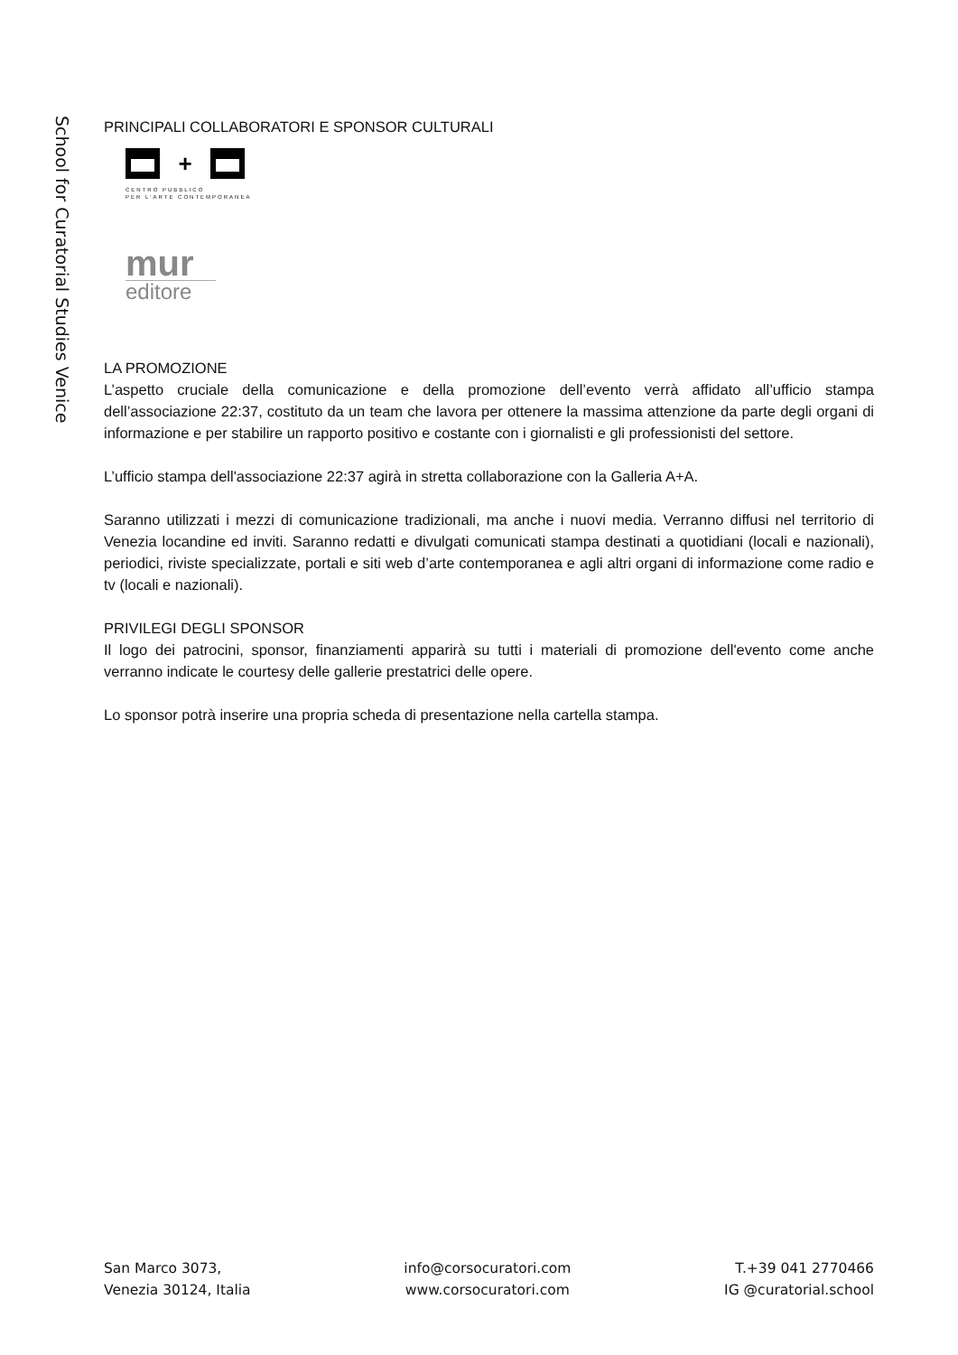School for Curatorial Studies Venice
PRINCIPALI COLLABORATORI E SPONSOR CULTURALI
+
CENTRO PUBBLICO
PER L'ARTE CONTEMPORANEA
mur
editore
LA PROMOZIONE
L’aspetto cruciale della comunicazione e della promozione dell’evento verrà affidato all’ufficio stampa dell’associazione 22:37, costituto da un team che lavora per ottenere la massima attenzione da parte degli organi di informazione e per stabilire un rapporto positivo e costante con i giornalisti e gli professionisti del settore.
L’ufficio stampa dell'associazione 22:37 agirà in stretta collaborazione con la Galleria A+A.
Saranno utilizzati i mezzi di comunicazione tradizionali, ma anche i nuovi media. Verranno diffusi nel territorio di Venezia locandine ed inviti. Saranno redatti e divulgati comunicati stampa destinati a quotidiani (locali e nazionali), periodici, riviste specializzate, portali e siti web d’arte contemporanea e agli altri organi di informazione come radio e tv (locali e nazionali).
PRIVILEGI DEGLI SPONSOR
Il logo dei patrocini, sponsor, finanziamenti apparirà su tutti i materiali di promozione dell'evento come anche verranno indicate le courtesy delle gallerie prestatrici delle opere.
Lo sponsor potrà inserire una propria scheda di presentazione nella cartella stampa.
San Marco 3073,
Venezia 30124, Italia
info@corsocuratori.com
www.corsocuratori.com
T.+39 041 2770466
IG @curatorial.school